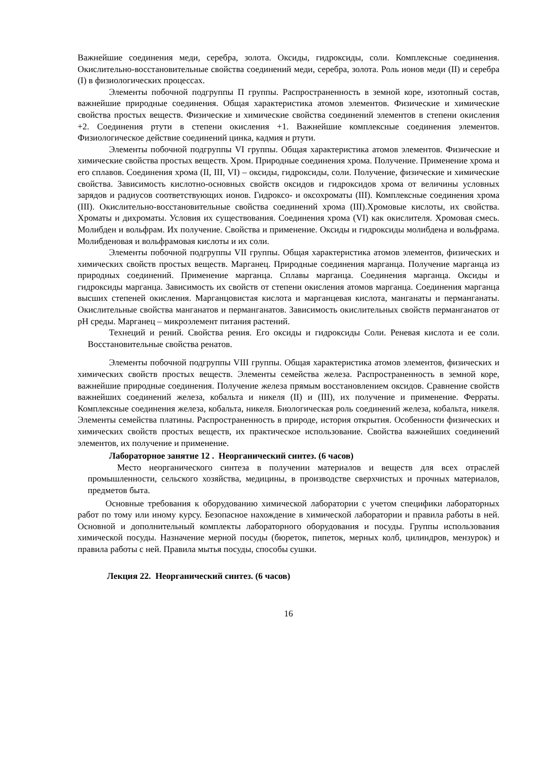Важнейшие соединения меди, серебра, золота. Оксиды, гидроксиды, соли. Комплексные соединения. Окислительно-восстановительные свойства соединений меди, серебра, золота. Роль ионов меди (II) и серебра (I) в физиологических процессах.
Элементы побочной подгруппы П группы. Распространенность в земной коре, изотопный состав, важнейшие природные соединения. Общая характеристика атомов элементов. Физические и химические свойства простых веществ. Физические и химические свойства соединений элементов в степени окисления +2. Соединения ртути в степени окисления +1. Важнейшие комплексные соединения элементов. Физиологическое действие соединений цинка, кадмия и ртути.
Элементы побочной подгруппы VI группы. Общая характеристика атомов элементов. Физические и химические свойства простых веществ. Хром. Природные соединения хрома. Получение. Применение хрома и его сплавов. Соединения хрома (II, III, VI) – оксиды, гидроксиды, соли. Получение, физические и химические свойства. Зависимость кислотно-основных свойств оксидов и гидроксидов хрома от величины условных зарядов и радиусов соответствующих ионов. Гидроксо- и оксохроматы (III). Комплексные соединения хрома (III). Окислительно-восстановительные свойства соединений хрома (III).Хромовые кислоты, их свойства. Хроматы и дихроматы. Условия их существования. Соединения хрома (VI) как окислителя. Хромовая смесь. Молибден и вольфрам. Их получение. Свойства и применение. Оксиды и гидроксиды молибдена и вольфрама. Молибденовая и вольфрамовая кислоты и их соли.
Элементы побочной подгруппы VII группы. Общая характеристика атомов элементов, физических и химических свойств простых веществ. Марганец. Природные соединения марганца. Получение марганца из природных соединений. Применение марганца. Сплавы марганца. Соединения марганца. Оксиды и гидроксиды марганца. Зависимость их свойств от степени окисления атомов марганца. Соединения марганца высших степеней окисления. Марганцовистая кислота и марганцевая кислота, манганаты и перманганаты. Окислительные свойства манганатов и перманганатов. Зависимость окислительных свойств перманганатов от pH среды. Марганец – микроэлемент питания растений.
Технеций и рений. Свойства рения. Его оксиды и гидроксиды Соли. Реневая кислота и ее соли. Восстановительные свойства ренатов.
Элементы побочной подгруппы VIII группы. Общая характеристика атомов элементов, физических и химических свойств простых веществ. Элементы семейства железа. Распространенность в земной коре, важнейшие природные соединения. Получение железа прямым восстановлением оксидов. Сравнение свойств важнейших соединений железа, кобальта и никеля (II) и (III), их получение и применение. Ферраты. Комплексные соединения железа, кобальта, никеля. Биологическая роль соединений железа, кобальта, никеля. Элементы семейства платины. Распространенность в природе, история открытия. Особенности физических и химических свойств простых веществ, их практическое использование. Свойства важнейших соединений элементов, их получение и применение.
Лабораторное занятие 12 . Неорганический синтез. (6 часов)
Место неорганического синтеза в получении материалов и веществ для всех отраслей промышленности, сельского хозяйства, медицины, в производстве сверхчистых и прочных материалов, предметов быта.
Основные требования к оборудованию химической лаборатории с учетом специфики лабораторных работ по тому или иному курсу. Безопасное нахождение в химической лаборатории и правила работы в ней. Основной и дополнительный комплекты лабораторного оборудования и посуды. Группы использования химической посуды. Назначение мерной посуды (бюреток, пипеток, мерных колб, цилиндров, мензурок) и правила работы с ней. Правила мытья посуды, способы сушки.
Лекция 22. Неорганический синтез. (6 часов)
16